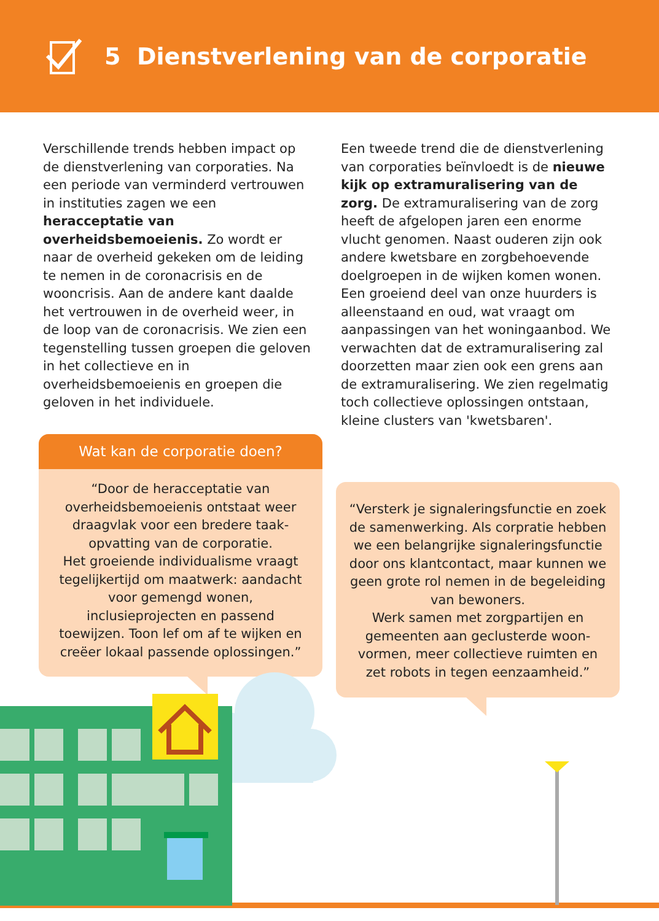5 Dienstverlening van de corporatie
Verschillende trends hebben impact op de dienstverlening van corporaties. Na een periode van verminderd vertrouwen in instituties zagen we een heracceptatie van overheidsbemoeienis. Zo wordt er naar de overheid gekeken om de leiding te nemen in de coronacrisis en de wooncrisis. Aan de andere kant daalde het vertrouwen in de overheid weer, in de loop van de coronacrisis. We zien een tegenstelling tussen groepen die geloven in het collectieve en in overheidsbemoeienis en groepen die geloven in het individuele.
Wat kan de corporatie doen?
“Door de heracceptatie van overheidsbemoeienis ontstaat weer draagvlak voor een bredere taak­opvatting van de corporatie.
Het groeiende individualisme vraagt tegelijkertijd om maatwerk: aandacht voor gemengd wonen, inclusieprojecten en passend toewijzen. Toon lef om af te wijken en creëer lokaal passende oplossingen.”
Een tweede trend die de dienstverlening van corporaties beïnvloedt is de nieuwe kijk op extramuralisering van de zorg. De extramuralisering van de zorg heeft de afgelopen jaren een enorme vlucht genomen. Naast ouderen zijn ook andere kwetsbare en zorgbehoevende doel­groepen in de wijken komen wonen. Een groeiend deel van onze huurders is alleenstaand en oud, wat vraagt om aanpassingen van het woningaanbod. We verwachten dat de extramuralisering zal doorzetten maar zien ook een grens aan de extramuralisering. We zien regel­matig toch collectieve oplossingen ontstaan, kleine clusters van 'kwetsbaren'.
“Versterk je signaleringsfunctie en zoek de samenwerking. Als corpratie hebben we een belangrijke signaleringsfunctie door ons klantcontact, maar kunnen we geen grote rol nemen in de begeleiding van bewoners.
Werk samen met zorgpartijen en gemeenten aan geclusterde woon­vormen, meer collectieve ruimten en zet robots in tegen eenzaamheid.”